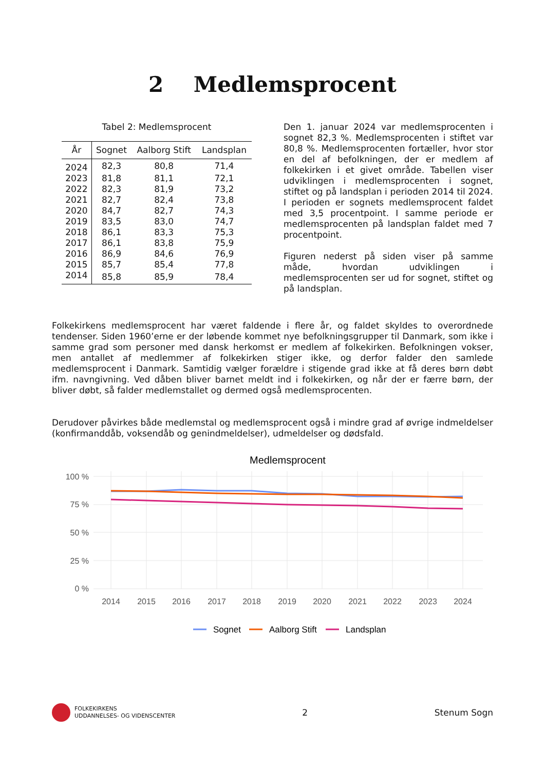2 Medlemsprocent
Tabel 2: Medlemsprocent
| År | Sognet | Aalborg Stift | Landsplan |
| --- | --- | --- | --- |
| 2024 | 82,3 | 80,8 | 71,4 |
| 2023 | 81,8 | 81,1 | 72,1 |
| 2022 | 82,3 | 81,9 | 73,2 |
| 2021 | 82,7 | 82,4 | 73,8 |
| 2020 | 84,7 | 82,7 | 74,3 |
| 2019 | 83,5 | 83,0 | 74,7 |
| 2018 | 86,1 | 83,3 | 75,3 |
| 2017 | 86,1 | 83,8 | 75,9 |
| 2016 | 86,9 | 84,6 | 76,9 |
| 2015 | 85,7 | 85,4 | 77,8 |
| 2014 | 85,8 | 85,9 | 78,4 |
Den 1. januar 2024 var medlemsprocenten i sognet 82,3 %. Medlemsprocenten i stiftet var 80,8 %. Medlemsprocenten fortæller, hvor stor en del af befolkningen, der er medlem af folkekirken i et givet område. Tabellen viser udviklingen i medlemsprocenten i sognet, stiftet og på landsplan i perioden 2014 til 2024. I perioden er sognets medlemsprocent faldet med 3,5 procentpoint. I samme periode er medlemsprocenten på landsplan faldet med 7 procentpoint.
Figuren nederst på siden viser på samme måde, hvordan udviklingen i medlemsprocenten ser ud for sognet, stiftet og på landsplan.
Folkekirkens medlemsprocent har været faldende i flere år, og faldet skyldes to overordnede tendenser. Siden 1960’erne er der løbende kommet nye befolkningsgrupper til Danmark, som ikke i samme grad som personer med dansk herkomst er medlem af folkekirken. Befolkningen vokser, men antallet af medlemmer af folkekirken stiger ikke, og derfor falder den samlede medlemsprocent i Danmark. Samtidig vælger forældre i stigende grad ikke at få deres børn døbt ifm. navngivning. Ved dåben bliver barnet meldt ind i folkekirken, og når der er færre børn, der bliver døbt, så falder medlemstallet og dermed også medlemsprocenten.
Derudover påvirkes både medlemstal og medlemsprocent også i mindre grad af øvrige indmeldelser (konfirmanddåb, voksendåb og genindmeldelser), udmeldelser og dødsfald.
Medlemsprocent
100 %
75 %
50 %
25 %
0 %
2014
2015
2016
2017
2018
2019
2020
2021
2022
2023
2024
Sognet
Aalborg Stift
Landsplan
FOLKEKIRKENS
UDDANNELSES- OG VIDENSCENTER
2 Stenum Sogn